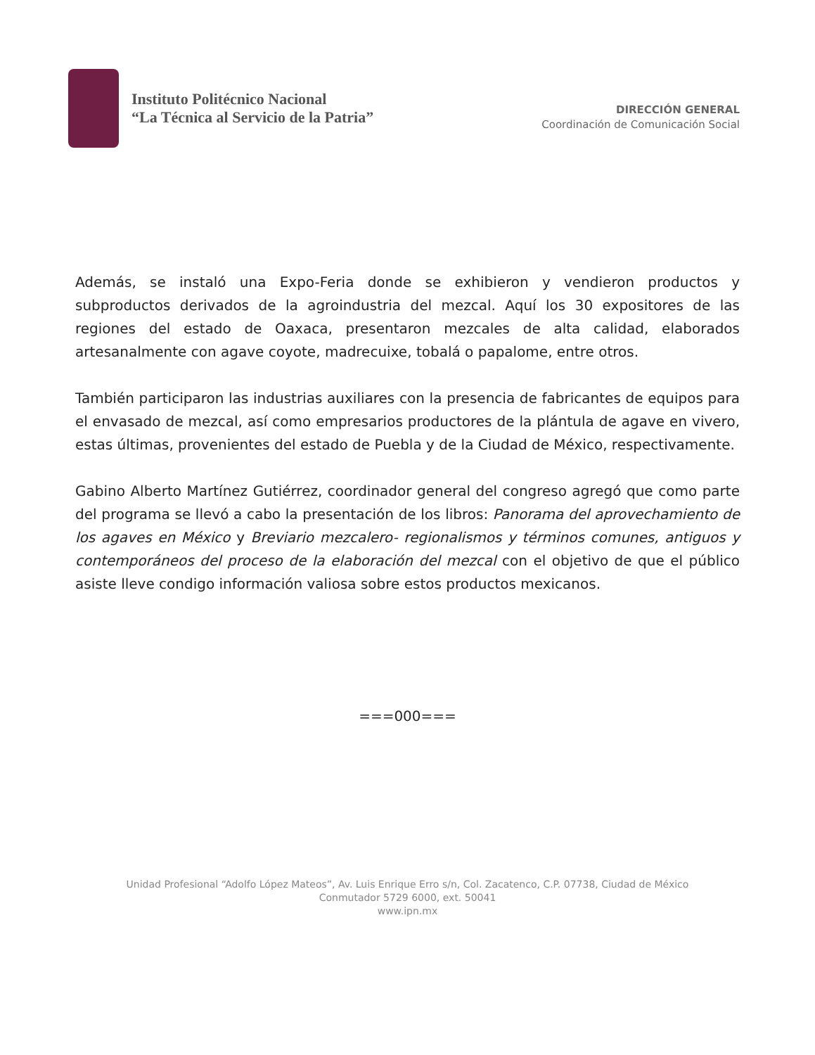Instituto Politécnico Nacional
“La Técnica al Servicio de la Patria”
DIRECCIÓN GENERAL
Coordinación de Comunicación Social
Además, se instaló una Expo-Feria donde se exhibieron y vendieron productos y subproductos derivados de la agroindustria del mezcal. Aquí los 30 expositores de las regiones del estado de Oaxaca, presentaron mezcales de alta calidad, elaborados artesanalmente con agave coyote, madrecuixe, tobalá o papalome, entre otros.
También participaron las industrias auxiliares con la presencia de fabricantes de equipos para el envasado de mezcal, así como empresarios productores de la plántula de agave en vivero, estas últimas, provenientes del estado de Puebla y de la Ciudad de México, respectivamente.
Gabino Alberto Martínez Gutiérrez, coordinador general del congreso agregó que como parte del programa se llevó a cabo la presentación de los libros: Panorama del aprovechamiento de los agaves en México y Breviario mezcalero- regionalismos y términos comunes, antiguos y contemporáneos del proceso de la elaboración del mezcal con el objetivo de que el público asiste lleve condigo información valiosa sobre estos productos mexicanos.
===000===
Unidad Profesional “Adolfo López Mateos”, Av. Luis Enrique Erro s/n, Col. Zacatenco, C.P. 07738, Ciudad de México
Conmutador 5729 6000, ext. 50041
www.ipn.mx